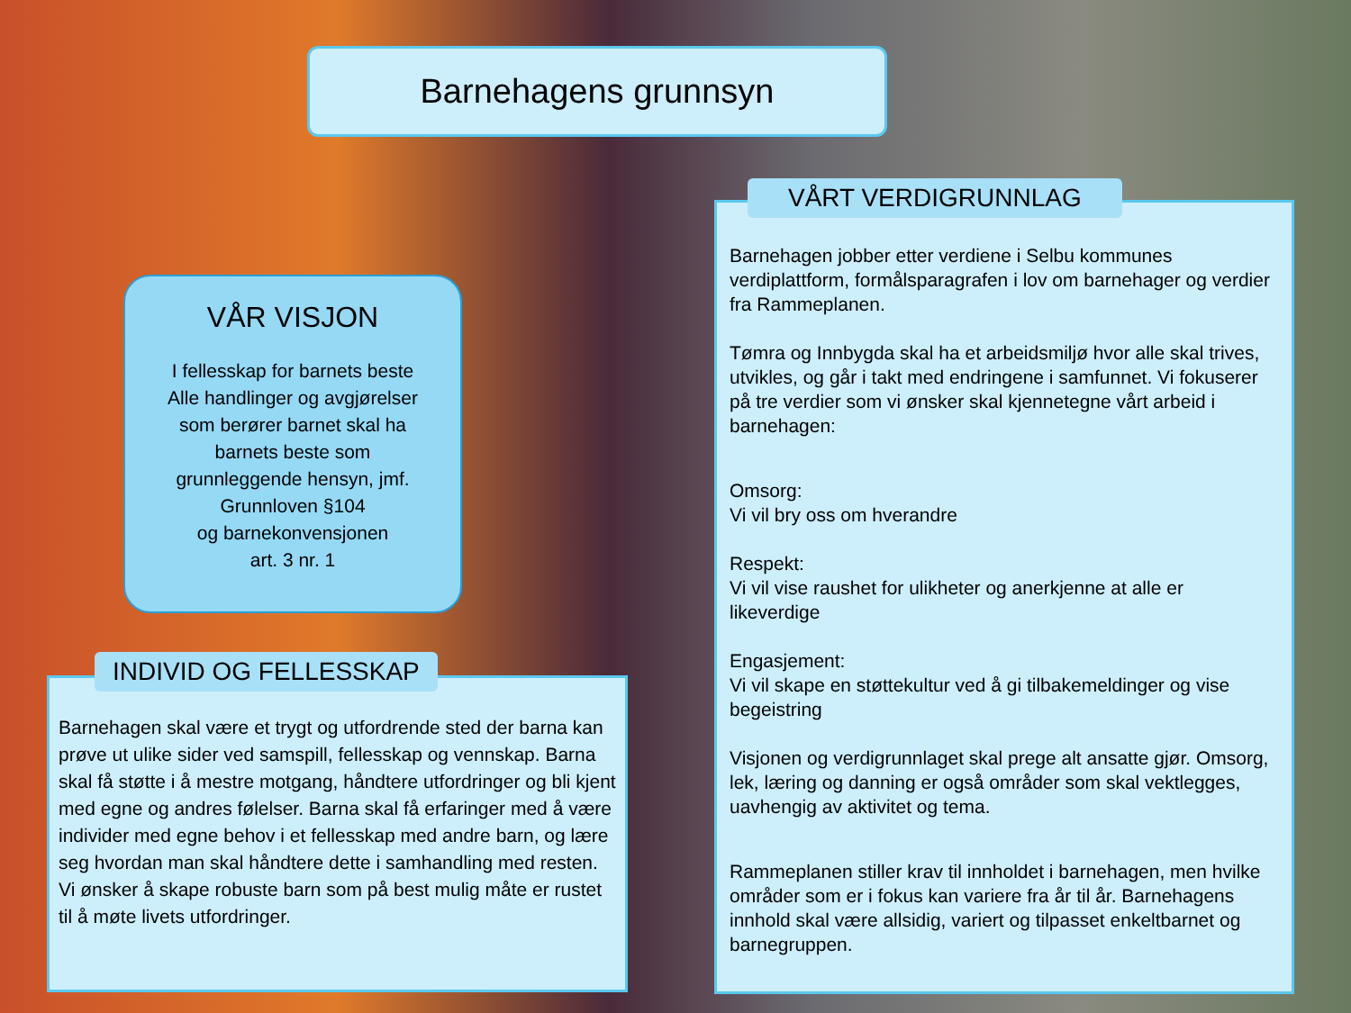Barnehagens grunnsyn
VÅR VISJON
I fellesskap for barnets beste
Alle handlinger og avgjørelser
som berører barnet skal ha
barnets beste som
grunnleggende hensyn, jmf.
Grunnloven §104
og barnekonvensjonen
art. 3 nr. 1
Barnehagen skal være et trygt og utfordrende sted der barna kan prøve ut ulike sider ved samspill, fellesskap og vennskap. Barna skal få støtte i å mestre motgang, håndtere utfordringer og bli kjent med egne og andres følelser. Barna skal få erfaringer med å være individer med egne behov i et fellesskap med andre barn, og lære seg hvordan man skal håndtere dette i samhandling med resten. Vi ønsker å skape robuste barn som på best mulig måte er rustet til å møte livets utfordringer.
INDIVID OG FELLESSKAP
Barnehagen jobber etter verdiene i Selbu kommunes verdiplattform, formålsparagrafen i lov om barnehager og verdier fra Rammeplanen.
Tømra og Innbygda skal ha et arbeidsmiljø hvor alle skal trives, utvikles, og går i takt med endringene i samfunnet. Vi fokuserer på tre verdier som vi ønsker skal kjennetegne vårt arbeid i barnehagen:
Omsorg:
Vi vil bry oss om hverandre
Respekt:
Vi vil vise raushet for ulikheter og anerkjenne at alle er likeverdige
Engasjement:
Vi vil skape en støttekultur ved å gi tilbakemeldinger og vise begeistring
Visjonen og verdigrunnlaget skal prege alt ansatte gjør. Omsorg, lek, læring og danning er også områder som skal vektlegges, uavhengig av aktivitet og tema.
Rammeplanen stiller krav til innholdet i barnehagen, men hvilke områder som er i fokus kan variere fra år til år. Barnehagens innhold skal være allsidig, variert og tilpasset enkeltbarnet og barnegruppen.
VÅRT VERDIGRUNNLAG